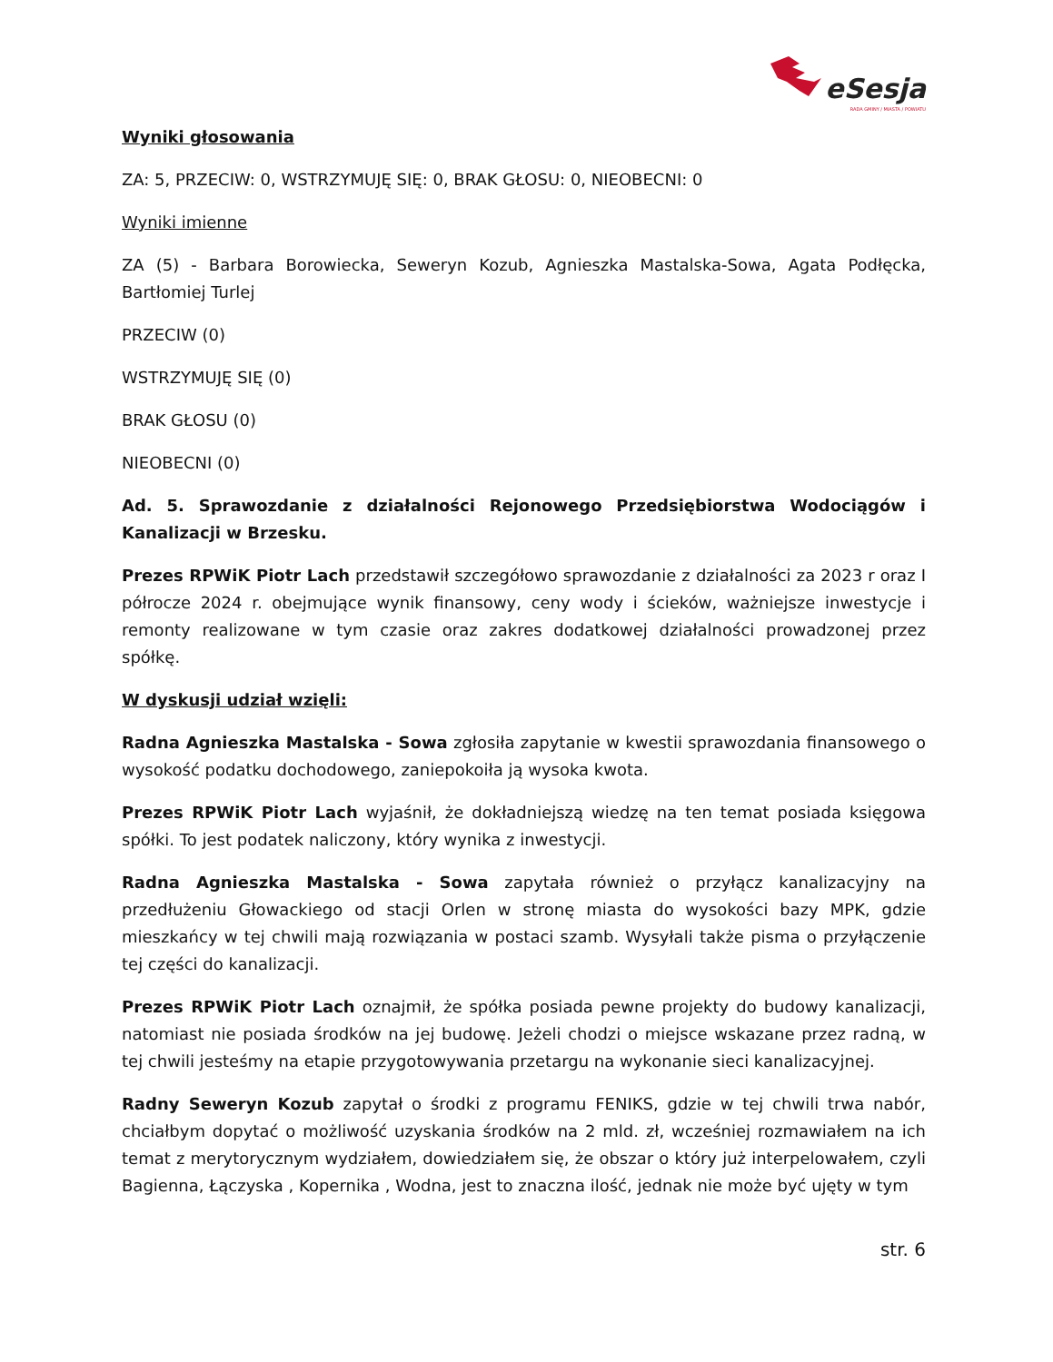eSesja
RADA GMINY / MIASTA / POWIATU
Wyniki głosowania
ZA: 5, PRZECIW: 0, WSTRZYMUJĘ SIĘ: 0, BRAK GŁOSU: 0, NIEOBECNI: 0
Wyniki imienne
ZA (5) - Barbara Borowiecka, Seweryn Kozub, Agnieszka Mastalska-Sowa, Agata Podłęcka, Bartłomiej Turlej
PRZECIW (0)
WSTRZYMUJĘ SIĘ (0)
BRAK GŁOSU (0)
NIEOBECNI (0)
Ad. 5. Sprawozdanie z działalności Rejonowego Przedsiębiorstwa Wodociągów i Kanalizacji w Brzesku.
Prezes RPWiK Piotr Lach przedstawił szczegółowo sprawozdanie z działalności za 2023 r oraz I półrocze 2024 r. obejmujące wynik finansowy, ceny wody i ścieków, ważniejsze inwestycje i remonty realizowane w tym czasie oraz zakres dodatkowej działalności prowadzonej przez spółkę.
W dyskusji udział wzięli:
Radna Agnieszka Mastalska - Sowa zgłosiła zapytanie w kwestii sprawozdania finansowego o wysokość podatku dochodowego, zaniepokoiła ją wysoka kwota.
Prezes RPWiK Piotr Lach wyjaśnił, że dokładniejszą wiedzę na ten temat posiada księgowa spółki. To jest podatek naliczony, który wynika z inwestycji.
Radna Agnieszka Mastalska - Sowa zapytała również o przyłącz kanalizacyjny na przedłużeniu Głowackiego od stacji Orlen w stronę miasta do wysokości bazy MPK, gdzie mieszkańcy w tej chwili mają rozwiązania w postaci szamb. Wysyłali także pisma o przyłączenie tej części do kanalizacji.
Prezes RPWiK Piotr Lach oznajmił, że spółka posiada pewne projekty do budowy kanalizacji, natomiast nie posiada środków na jej budowę. Jeżeli chodzi o miejsce wskazane przez radną, w tej chwili jesteśmy na etapie przygotowywania przetargu na wykonanie sieci kanalizacyjnej.
Radny Seweryn Kozub zapytał o środki z programu FENIKS, gdzie w tej chwili trwa nabór, chciałbym dopytać o możliwość uzyskania środków na 2 mld. zł, wcześniej rozmawiałem na ich temat z merytorycznym wydziałem, dowiedziałem się, że obszar o który już interpelowałem, czyli Bagienna, Łączyska , Kopernika , Wodna, jest to znaczna ilość, jednak nie może być ujęty w tym
str. 6